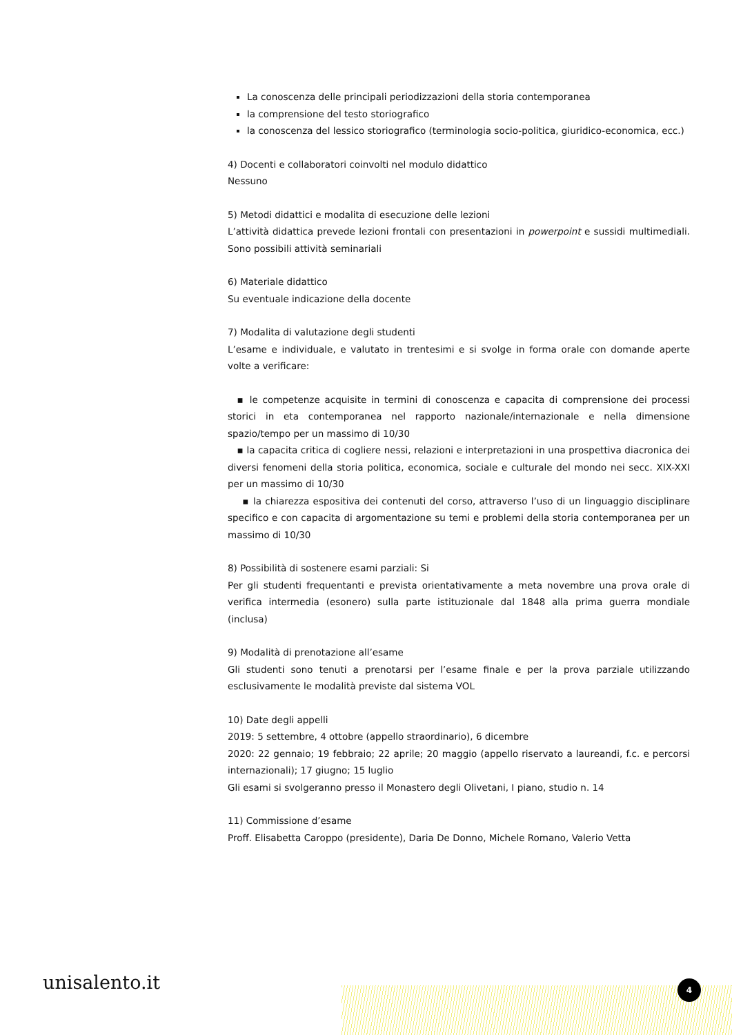La conoscenza delle principali periodizzazioni della storia contemporanea
la comprensione del testo storiografico
la conoscenza del lessico storiografico (terminologia socio-politica, giuridico-economica, ecc.)
4) Docenti e collaboratori coinvolti nel modulo didattico
Nessuno
5) Metodi didattici e modalita di esecuzione delle lezioni
L’attività didattica prevede lezioni frontali con presentazioni in powerpoint e sussidi multimediali. Sono possibili attività seminariali
6) Materiale didattico
Su eventuale indicazione della docente
7) Modalita di valutazione degli studenti
L’esame e individuale, e valutato in trentesimi e si svolge in forma orale con domande aperte volte a verificare:
▪ le competenze acquisite in termini di conoscenza e capacita di comprensione dei processi storici in eta contemporanea nel rapporto nazionale/internazionale e nella dimensione spazio/tempo per un massimo di 10/30
▪ la capacita critica di cogliere nessi, relazioni e interpretazioni in una prospettiva diacronica dei diversi fenomeni della storia politica, economica, sociale e culturale del mondo nei secc. XIX-XXI per un massimo di 10/30
▪ la chiarezza espositiva dei contenuti del corso, attraverso l’uso di un linguaggio disciplinare specifico e con capacita di argomentazione su temi e problemi della storia contemporanea per un massimo di 10/30
8) Possibilità di sostenere esami parziali: Si
Per gli studenti frequentanti e prevista orientativamente a meta novembre una prova orale di verifica intermedia (esonero) sulla parte istituzionale dal 1848 alla prima guerra mondiale (inclusa)
9) Modalità di prenotazione all’esame
Gli studenti sono tenuti a prenotarsi per l’esame finale e per la prova parziale utilizzando esclusivamente le modalità previste dal sistema VOL
10) Date degli appelli
2019: 5 settembre, 4 ottobre (appello straordinario), 6 dicembre
2020: 22 gennaio; 19 febbraio; 22 aprile; 20 maggio (appello riservato a laureandi, f.c. e percorsi internazionali); 17 giugno; 15 luglio
Gli esami si svolgeranno presso il Monastero degli Olivetani, I piano, studio n. 14
11) Commissione d’esame
Proff. Elisabetta Caroppo (presidente), Daria De Donno, Michele Romano, Valerio Vetta
unisalento.it 4